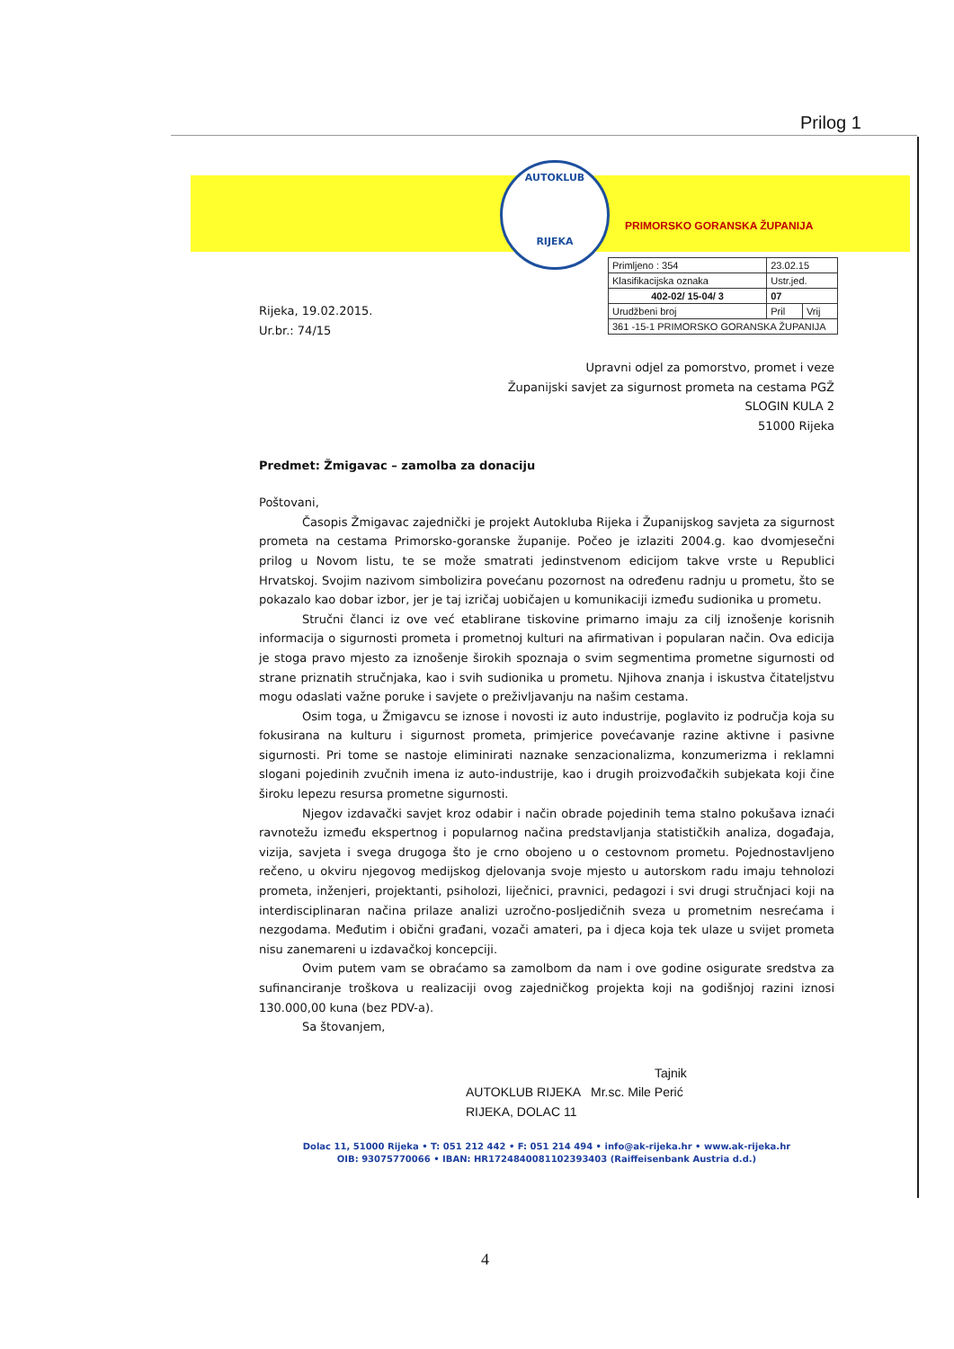Prilog 1
AUTOKLUB
RIJEKA
PRIMORSKO GORANSKA ŽUPANIJA
| Primljeno : 354 | 23.02.15 | |
| Klasifikacijska oznaka | Ustr.jed. | |
| 402-02/ 15-04/ 3 | 07 | |
| Urudžbeni broj | Pril | Vrij |
| 361 -15-1 PRIMORSKO GORANSKA ŽUPANIJA | | |
Rijeka, 19.02.2015.
Ur.br.: 74/15
Upravni odjel za pomorstvo, promet i veze
Županijski savjet za sigurnost prometa na cestama PGŽ
SLOGIN KULA 2
51000 Rijeka
Predmet: Žmigavac – zamolba za donaciju
Poštovani,
Časopis Žmigavac zajednički je projekt Autokluba Rijeka i Županijskog savjeta za sigurnost prometa na cestama Primorsko-goranske županije. Počeo je izlaziti 2004.g. kao dvomjesečni prilog u Novom listu, te se može smatrati jedinstvenom edicijom takve vrste u Republici Hrvatskoj. Svojim nazivom simbolizira povećanu pozornost na određenu radnju u prometu, što se pokazalo kao dobar izbor, jer je taj izričaj uobičajen u komunikaciji između sudionika u prometu.
Stručni članci iz ove već etablirane tiskovine primarno imaju za cilj iznošenje korisnih informacija o sigurnosti prometa i prometnoj kulturi na afirmativan i popularan način. Ova edicija je stoga pravo mjesto za iznošenje širokih spoznaja o svim segmentima prometne sigurnosti od strane priznatih stručnjaka, kao i svih sudionika u prometu. Njihova znanja i iskustva čitateljstvu mogu odaslati važne poruke i savjete o preživljavanju na našim cestama.
Osim toga, u Žmigavcu se iznose i novosti iz auto industrije, poglavito iz područja koja su fokusirana na kulturu i sigurnost prometa, primjerice povećavanje razine aktivne i pasivne sigurnosti. Pri tome se nastoje eliminirati naznake senzacionalizma, konzumerizma i reklamni slogani pojedinih zvučnih imena iz auto-industrije, kao i drugih proizvođačkih subjekata koji čine široku lepezu resursa prometne sigurnosti.
Njegov izdavački savjet kroz odabir i način obrade pojedinih tema stalno pokušava iznaći ravnotežu između ekspertnog i popularnog načina predstavljanja statističkih analiza, događaja, vizija, savjeta i svega drugoga što je crno obojeno u o cestovnom prometu. Pojednostavljeno rečeno, u okviru njegovog medijskog djelovanja svoje mjesto u autorskom radu imaju tehnolozi prometa, inženjeri, projektanti, psiholozi, liječnici, pravnici, pedagozi i svi drugi stručnjaci koji na interdisciplinaran načina prilaze analizi uzročno-posljedičnih sveza u prometnim nesrećama i nezgodama. Međutim i obični građani, vozači amateri, pa i djeca koja tek ulaze u svijet prometa nisu zanemareni u izdavačkoj koncepciji.
Ovim putem vam se obraćamo sa zamolbom da nam i ove godine osigurate sredstva za sufinanciranje troškova u realizaciji ovog zajedničkog projekta koji na godišnjoj razini iznosi 130.000,00 kuna (bez PDV-a).
Sa štovanjem,
Tajnik
AUTOKLUB RIJEKA Mr.sc. Mile Perić
RIJEKA, DOLAC 11
Dolac 11, 51000 Rijeka • T: 051 212 442 • F: 051 214 494 • info@ak-rijeka.hr • www.ak-rijeka.hr
OIB: 93075770066 • IBAN: HR1724840081102393403 (Raiffeisenbank Austria d.d.)
4